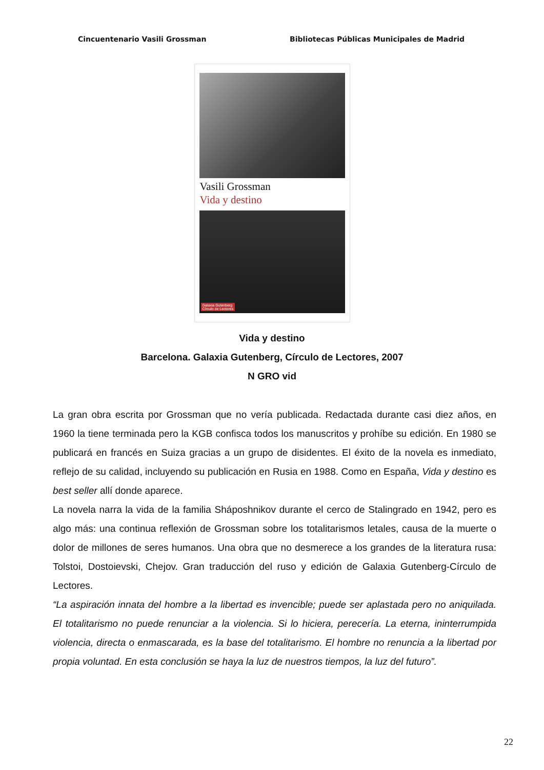Cincuentenario Vasili Grossman Bibliotecas Públicas Municipales de Madrid
Vasili Grossman
Vida y destino
Galaxia Gutenberg
Círculo de Lectores
Vida y destino
Barcelona. Galaxia Gutenberg, Círculo de Lectores, 2007
N GRO vid
La gran obra escrita por Grossman que no vería publicada. Redactada durante casi diez años, en 1960 la tiene terminada pero la KGB confisca todos los manuscritos y prohíbe su edición. En 1980 se publicará en francés en Suiza gracias a un grupo de disidentes. El éxito de la novela es inmediato, reflejo de su calidad, incluyendo su publicación en Rusia en 1988. Como en España, Vida y destino es best seller allí donde aparece.
La novela narra la vida de la familia Sháposhnikov durante el cerco de Stalingrado en 1942, pero es algo más: una continua reflexión de Grossman sobre los totalitarismos letales, causa de la muerte o dolor de millones de seres humanos. Una obra que no desmerece a los grandes de la literatura rusa: Tolstoi, Dostoievski, Chejov. Gran traducción del ruso y edición de Galaxia Gutenberg-Círculo de Lectores.
“La aspiración innata del hombre a la libertad es invencible; puede ser aplastada pero no aniquilada. El totalitarismo no puede renunciar a la violencia. Si lo hiciera, perecería. La eterna, ininterrumpida violencia, directa o enmascarada, es la base del totalitarismo. El hombre no renuncia a la libertad por propia voluntad. En esta conclusión se haya la luz de nuestros tiempos, la luz del futuro”.
22